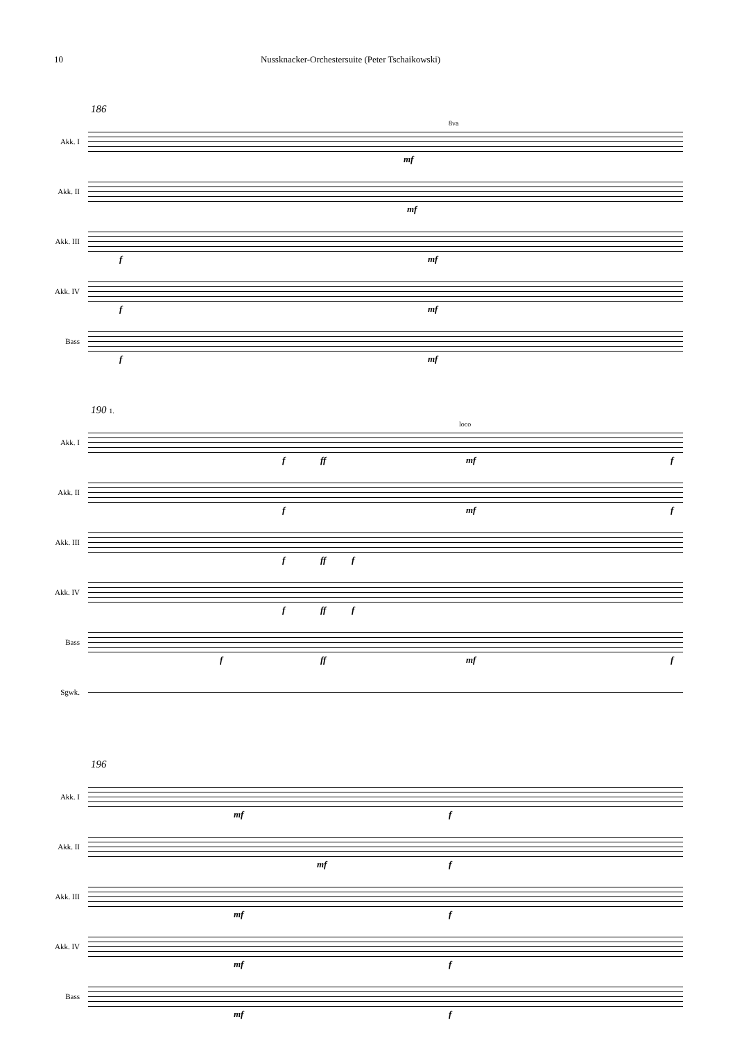10 Nussknacker-Orchestersuite (Peter Tschaikowski)
186
Akk. I
8va
mf
Akk. II
mf
Akk. III
f mf
Akk. IV
f mf
Bass
f mf
190 1.
Akk. I
loco
f ff mf f
Akk. II
f mf f
Akk. III
f ff f
Akk. IV
f ff f
Bass
f ff mf f
Sgwk.
196
Akk. I
mf f
Akk. II
mf f
Akk. III
mf f
Akk. IV
mf f
Bass
mf f